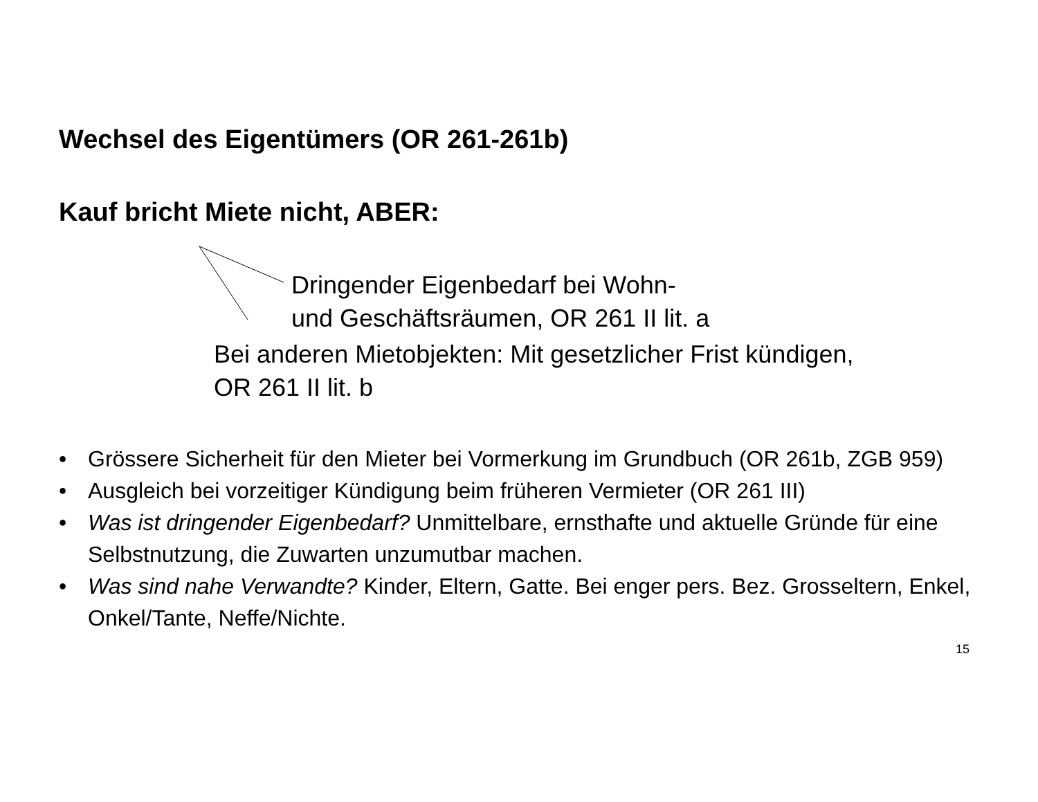Wechsel des Eigentümers (OR 261-261b)
Kauf bricht Miete nicht, ABER:
Dringender Eigenbedarf bei Wohn-
und Geschäftsräumen, OR 261 II lit. a
Bei anderen Mietobjekten: Mit gesetzlicher Frist kündigen,
OR 261 II lit. b
• Grössere Sicherheit für den Mieter bei Vormerkung im Grundbuch (OR 261b, ZGB 959)
• Ausgleich bei vorzeitiger Kündigung beim früheren Vermieter (OR 261 III)
• Was ist dringender Eigenbedarf? Unmittelbare, ernsthafte und aktuelle Gründe für eine Selbstnutzung, die Zuwarten unzumutbar machen.
• Was sind nahe Verwandte? Kinder, Eltern, Gatte. Bei enger pers. Bez. Grosseltern, Enkel, Onkel/Tante, Neffe/Nichte.
15